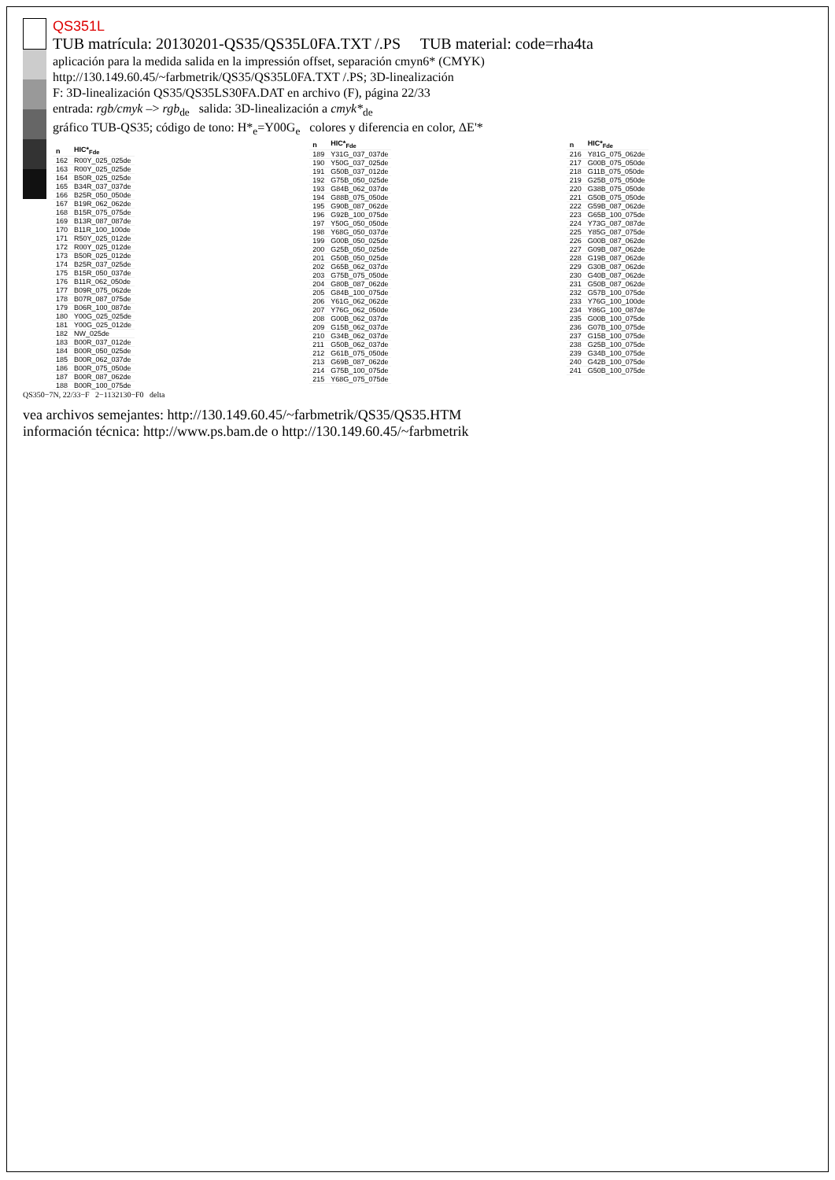QS351L
TUB matrícula: 20130201-QS35/QS35L0FA.TXT /.PS TUB material: code=rha4ta
aplicación para la medida salida en la impressión offset, separación cmyn6* (CMYK)
http://130.149.60.45/~farbmetrik/QS35/QS35L0FA.TXT /.PS; 3D-linealización
F: 3D-linealización QS35/QS35LS30FA.DAT en archivo (F), página 22/33
entrada: rgb/cmyk –> rgb<sub>de</sub> salida: 3D-linealización a cmyk*<sub>de</sub>
gráfico TUB-QS35; código de tono: H*<sub>e</sub>=Y00G<sub>e</sub> colores y diferencia en color, ΔE'*
| n | HIC*<sub>Fde</sub> |
| --- | --- |
| 162 | R00Y_025_025de |
| 163 | R00Y_025_025de |
| 164 | B50R_025_025de |
| 165 | B34R_037_037de |
| 166 | B25R_050_050de |
| 167 | B19R_062_062de |
| 168 | B15R_075_075de |
| 169 | B13R_087_087de |
| 170 | B11R_100_100de |
| 171 | R50Y_025_012de |
| 172 | R00Y_025_012de |
| 173 | B50R_025_012de |
| 174 | B25R_037_025de |
| 175 | B15R_050_037de |
| 176 | B11R_062_050de |
| 177 | B09R_075_062de |
| 178 | B07R_087_075de |
| 179 | B06R_100_087de |
| 180 | Y00G_025_025de |
| 181 | Y00G_025_012de |
| 182 | NW_025de |
| 183 | B00R_037_012de |
| 184 | B00R_050_025de |
| 185 | B00R_062_037de |
| 186 | B00R_075_050de |
| 187 | B00R_087_062de |
| 188 | B00R_100_075de |
| n | HIC*<sub>Fde</sub> |
| --- | --- |
| 189 | Y31G_037_037de |
| 190 | Y50G_037_025de |
| 191 | G50B_037_012de |
| 192 | G75B_050_025de |
| 193 | G84B_062_037de |
| 194 | G88B_075_050de |
| 195 | G90B_087_062de |
| 196 | G92B_100_075de |
| 197 | Y50G_050_050de |
| 198 | Y68G_050_037de |
| 199 | G00B_050_025de |
| 200 | G25B_050_025de |
| 201 | G50B_050_025de |
| 202 | G65B_062_037de |
| 203 | G75B_075_050de |
| 204 | G80B_087_062de |
| 205 | G84B_100_075de |
| 206 | Y61G_062_062de |
| 207 | Y76G_062_050de |
| 208 | G00B_062_037de |
| 209 | G15B_062_037de |
| 210 | G34B_062_037de |
| 211 | G50B_062_037de |
| 212 | G61B_075_050de |
| 213 | G69B_087_062de |
| 214 | G75B_100_075de |
| 215 | Y68G_075_075de |
| n | HIC*<sub>Fde</sub> |
| --- | --- |
| 216 | Y81G_075_062de |
| 217 | G00B_075_050de |
| 218 | G11B_075_050de |
| 219 | G25B_075_050de |
| 220 | G38B_075_050de |
| 221 | G50B_075_050de |
| 222 | G59B_087_062de |
| 223 | G65B_100_075de |
| 224 | Y73G_087_087de |
| 225 | Y85G_087_075de |
| 226 | G00B_087_062de |
| 227 | G09B_087_062de |
| 228 | G19B_087_062de |
| 229 | G30B_087_062de |
| 230 | G40B_087_062de |
| 231 | G50B_087_062de |
| 232 | G57B_100_075de |
| 233 | Y76G_100_100de |
| 234 | Y86G_100_087de |
| 235 | G00B_100_075de |
| 236 | G07B_100_075de |
| 237 | G15B_100_075de |
| 238 | G25B_100_075de |
| 239 | G34B_100_075de |
| 240 | G42B_100_075de |
| 241 | G50B_100_075de |
QS350−7N, 22/33−F 2−1132130−F0 delta
vea archivos semejantes: http://130.149.60.45/~farbmetrik/QS35/QS35.HTM
información técnica: http://www.ps.bam.de o http://130.149.60.45/~farbmetrik